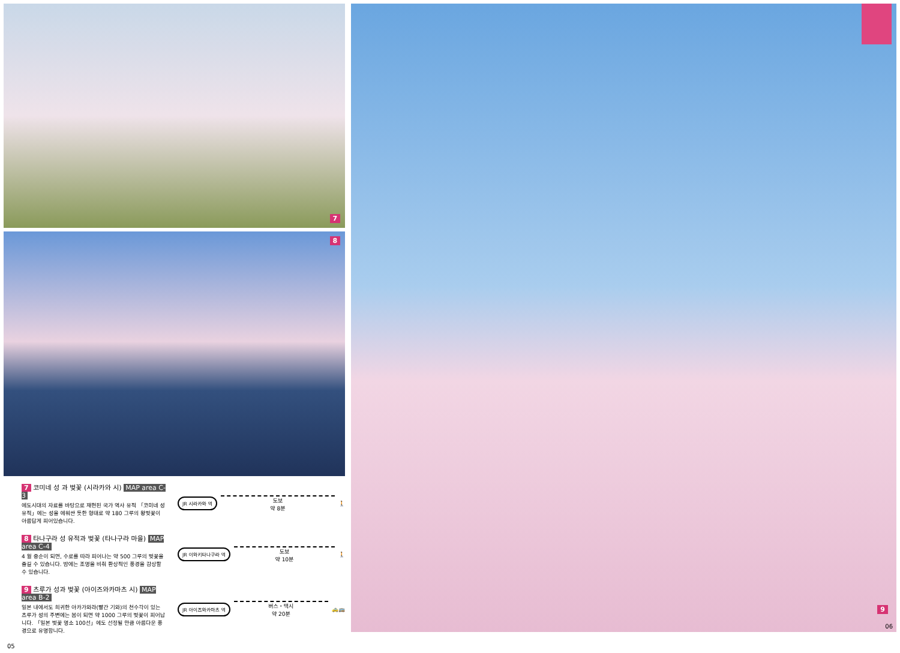7
8
7 코미네 성 과 벚꽃 (시라카와 시) MAP area C-3
에도시대의 자료를 바탕으로 재현된 국가 역사 유적 「코미네 성 유적」에는 성을 에워싼 듯한 형태로 약 180 그루의 왕벚꽃이 아름답게 피어있습니다.
JR 시라카와 역
도보
약 8분
🚶
8 타나구라 성 유적과 벚꽃 (타나구라 마을) MAP area C-4
4 월 중순이 되면, 수로를 따라 피어나는 약 500 그루의 벚꽃을 즐길 수 있습니다. 밤에는 조명을 비춰 환상적인 풍경을 감상할 수 있습니다.
JR 이와키타나구라 역
도보
약 10분
🚶
9 츠루가 성과 벚꽃 (아이즈와카마츠 시) MAP area B-2
일본 내에서도 희귀한 아카가와라(빨간 기와)의 천수각이 있는 츠루가 성의 주변에는 봄이 되면 약 1000 그루의 벚꽃이 피어납니다. 「일본 벚꽃 명소 100선」에도 선정될 만큼 아름다운 풍경으로 유명합니다.
JR 아이즈와카마츠 역
버스・택시
약 20분
🚕🚌
05
9
06